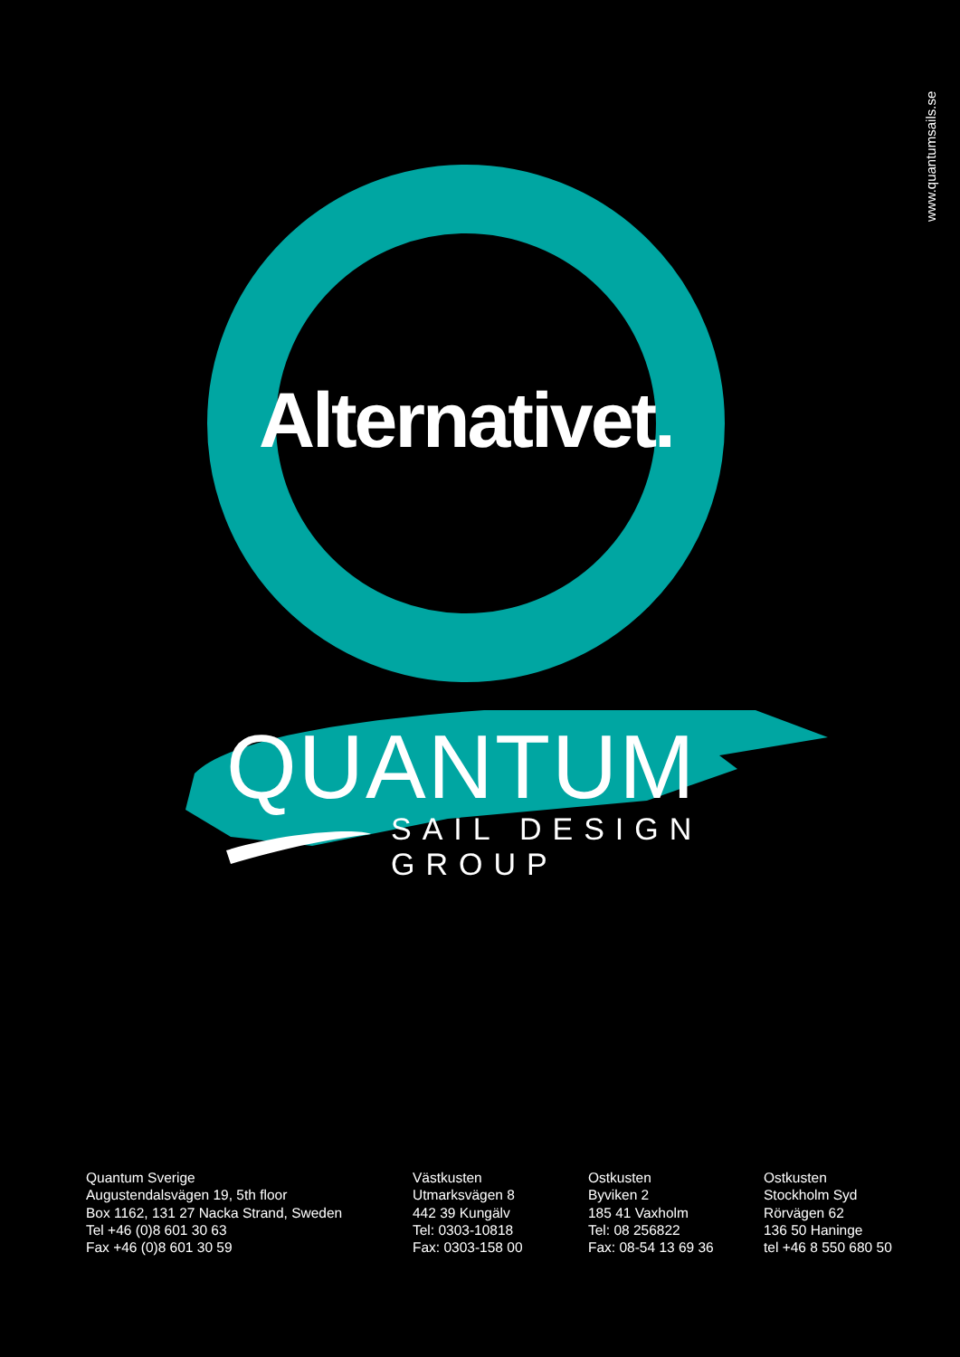www.quantumsails.se
Alternativet.
QUANTUM
SAIL DESIGN GROUP
Quantum Sverige
Augustendalsvägen 19, 5th floor
Box 1162, 131 27 Nacka Strand, Sweden
Tel +46 (0)8 601 30 63
Fax +46 (0)8 601 30 59
Västkusten
Utmarksvägen 8
442 39 Kungälv
Tel: 0303-10818
Fax: 0303-158 00
Ostkusten
Byviken 2
185 41 Vaxholm
Tel: 08 256822
Fax: 08-54 13 69 36
Ostkusten
Stockholm Syd
Rörvägen 62
136 50 Haninge
tel +46 8 550 680 50